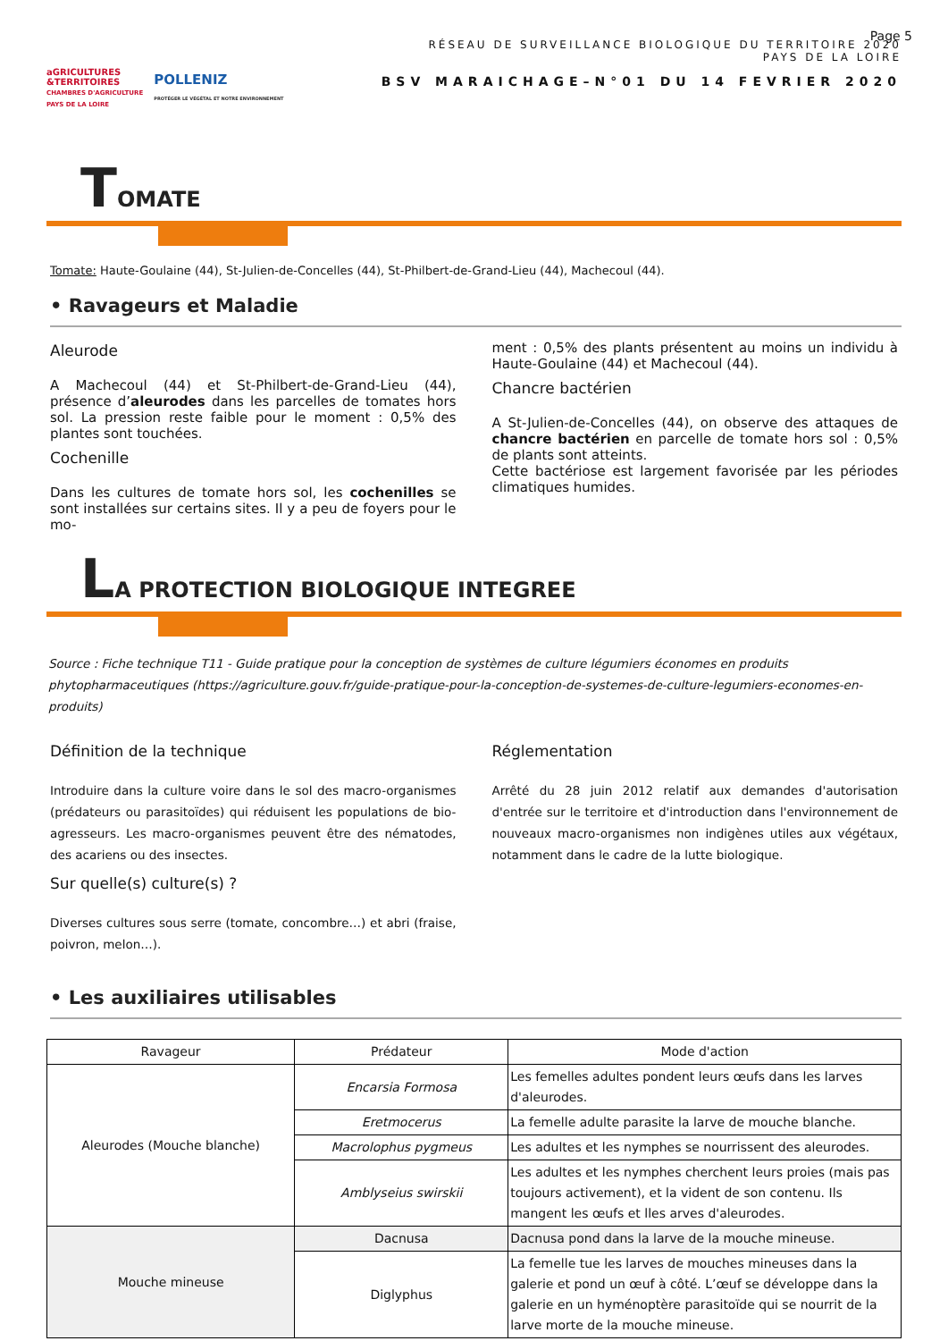aGRICULTURES
&TERRITOIRES
CHAMBRES D'AGRICULTURE
PAYS DE LA LOIRE
POLLENIZ
PROTÉGER LE VÉGÉTAL ET NOTRE ENVIRONNEMENT
RÉSEAU DE SURVEILLANCE BIOLOGIQUE DU TERRITOIRE 2020
PAYS DE LA LOIRE
BSV MARAICHAGE–N°01 DU 14 FEVRIER 2020
Page 5
TOMATE
Tomate: Haute-Goulaine (44), St-Julien-de-Concelles (44), St-Philbert-de-Grand-Lieu (44), Machecoul (44).
• Ravageurs et Maladie
Aleurode
A Machecoul (44) et St-Philbert-de-Grand-Lieu (44), présence d’aleurodes dans les parcelles de tomates hors sol. La pression reste faible pour le moment : 0,5% des plantes sont touchées.
Cochenille
Dans les cultures de tomate hors sol, les cochenilles se sont installées sur certains sites. Il y a peu de foyers pour le mo-
ment : 0,5% des plants présentent au moins un individu à Haute-Goulaine (44) et Machecoul (44).
Chancre bactérien
A St-Julien-de-Concelles (44), on observe des attaques de chancre bactérien en parcelle de tomate hors sol : 0,5% de plants sont atteints.
Cette bactériose est largement favorisée par les périodes climatiques humides.
LA PROTECTION BIOLOGIQUE INTEGREE
Source : Fiche technique T11 - Guide pratique pour la conception de systèmes de culture légumiers économes en produits phytopharmaceutiques (https://agriculture.gouv.fr/guide-pratique-pour-la-conception-de-systemes-de-culture-legumiers-economes-en-produits)
Définition de la technique
Introduire dans la culture voire dans le sol des macro-organismes (prédateurs ou parasitoïdes) qui réduisent les populations de bio-agresseurs. Les macro-organismes peuvent être des nématodes, des acariens ou des insectes.
Sur quelle(s) culture(s) ?
Diverses cultures sous serre (tomate, concombre…) et abri (fraise, poivron, melon…).
Réglementation
Arrêté du 28 juin 2012 relatif aux demandes d'autorisation d'entrée sur le territoire et d'introduction dans l'environnement de nouveaux macro-organismes non indigènes utiles aux végétaux, notamment dans le cadre de la lutte biologique.
• Les auxiliaires utilisables
| Ravageur | Prédateur | Mode d'action |
| --- | --- | --- |
| Aleurodes (Mouche blanche) | Encarsia Formosa | Les femelles adultes pondent leurs œufs dans les larves d'aleurodes. |
| | Eretmocerus | La femelle adulte parasite la larve de mouche blanche. |
| | Macrolophus pygmeus | Les adultes et les nymphes se nourrissent des aleurodes. |
| | Amblyseius swirskii | Les adultes et les nymphes cherchent leurs proies (mais pas toujours activement), et la vident de son contenu. Ils mangent les œufs et lles arves d'aleurodes. |
| Mouche mineuse | Dacnusa | Dacnusa pond dans la larve de la mouche mineuse. |
| | Diglyphus | La femelle tue les larves de mouches mineuses dans la galerie et pond un œuf à côté. L’œuf se développe dans la galerie en un hyménoptère parasitoïde qui se nourrit de la larve morte de la mouche mineuse. |